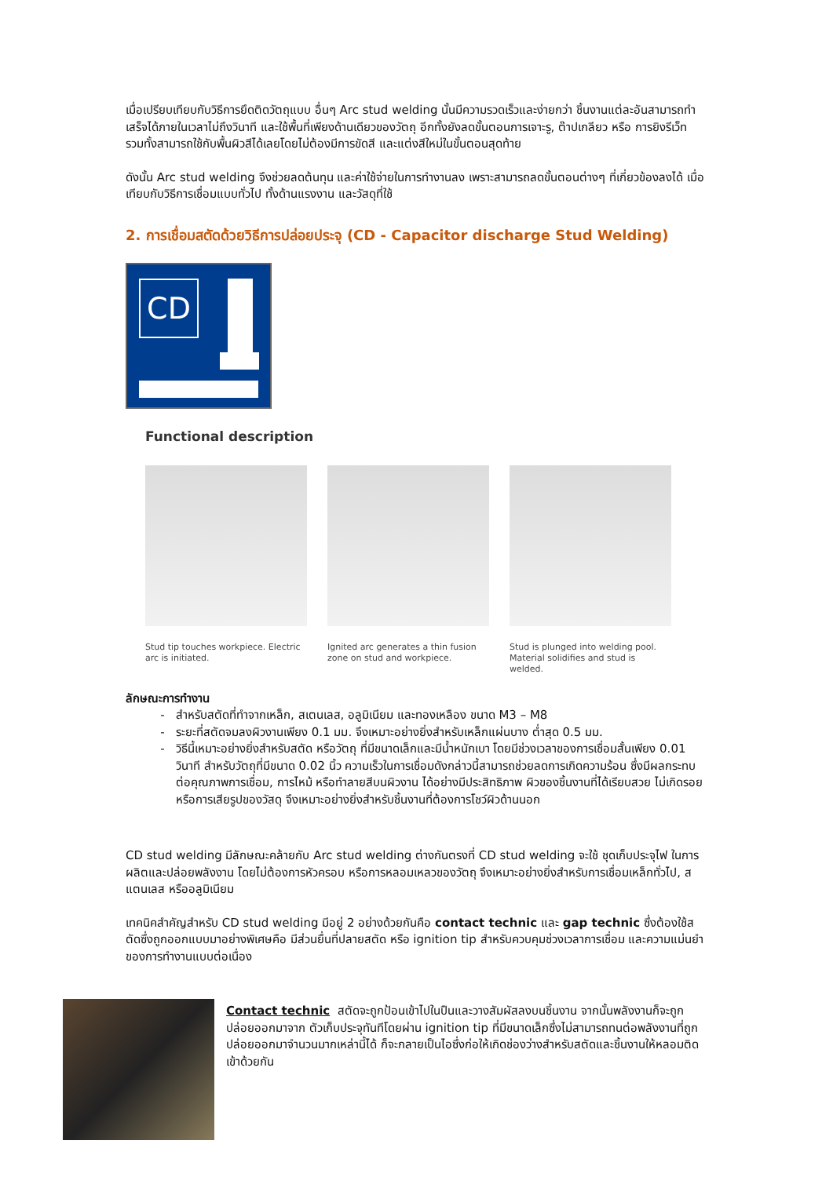เมื่อเปรียบเทียบกับวิธีการยึดติดวัตถุแบบ อื่นๆ Arc stud welding นั้นมีความรวดเร็วและง่ายกว่า ชิ้นงานแต่ละอันสามารถทำเสร็จได้ภายในเวลาไม่ถึงวินาที และใช้พื้นที่เพียงด้านเดียวของวัตถุ อีกทั้งยังลดขั้นตอนการเจาะรู, ต๊าปเกลียว หรือ การยิงรีเว็ท รวมทั้งสามารถใช้กับพื้นผิวสีได้เลยโดยไม่ต้องมีการขัดสี และแต่งสีใหม่ในขั้นตอนสุดท้าย
ดังนั้น Arc stud welding จึงช่วยลดต้นทุน และค่าใช้จ่ายในการทำงานลง เพราะสามารถลดขั้นตอนต่างๆ ที่เกี่ยวข้องลงได้ เมื่อเทียบกับวิธีการเชื่อมแบบทั่วไป ทั้งด้านแรงงาน และวัสดุที่ใช้
2. การเชื่อมสตัดด้วยวิธีการปล่อยประจุ (CD - Capacitor discharge Stud Welding)
CD
Functional description
Stud tip touches workpiece. Electric arc is initiated.
Ignited arc generates a thin fusion zone on stud and workpiece.
Stud is plunged into welding pool. Material solidifies and stud is welded.
ลักษณะการทำงาน
สำหรับสตัดที่ทำจากเหล็ก, สเตนเลส, อลูมิเนียม และทองเหลือง ขนาด M3 – M8
ระยะที่สตัดจมลงผิวงานเพียง 0.1 มม. จึงเหมาะอย่างยิ่งสำหรับเหล็กแผ่นบาง ต่ำสุด 0.5 มม.
วิธีนี้เหมาะอย่างยิ่งสำหรับสตัด หรือวัตถุ ที่มีขนาดเล็กและมีน้ำหนักเบา โดยมีช่วงเวลาของการเชื่อมสั้นเพียง 0.01 วินาที สำหรับวัตถุที่มีขนาด 0.02 นิ้ว ความเร็วในการเชื่อมดังกล่าวนี้สามารถช่วยลดการเกิดความร้อน ซึ่งมีผลกระทบต่อคุณภาพการเชื่อม, การไหม้ หรือทำลายสีบนผิวงาน ได้อย่างมีประสิทธิภาพ ผิวของชิ้นงานที่ได้เรียบสวย ไม่เกิดรอย หรือการเสียรูปของวัสดุ จึงเหมาะอย่างยิ่งสำหรับชิ้นงานที่ต้องการโชว์ผิวด้านนอก
CD stud welding มีลักษณะคล้ายกับ Arc stud welding ต่างกันตรงที่ CD stud welding จะใช้ ชุดเก็บประจุไฟ ในการผลิตและปล่อยพลังงาน โดยไม่ต้องการหัวครอบ หรือการหลอมเหลวของวัตถุ จึงเหมาะอย่างยิ่งสำหรับการเชื่อมเหล็กทั่วไป, สแตนเลส หรืออลูมิเนียม
เทคนิคสำคัญสำหรับ CD stud welding มีอยู่ 2 อย่างด้วยกันคือ contact technic และ gap technic ซึ่งต้องใช้สตัดซึ่งถูกออกแบบมาอย่างพิเศษคือ มีส่วนยื่นที่ปลายสตัด หรือ ignition tip สำหรับควบคุมช่วงเวลาการเชื่อม และความแม่นยำของการทำงานแบบต่อเนื่อง
Contact technic สตัดจะถูกป้อนเข้าไปในปืนและวางสัมผัสลงบนชิ้นงาน จากนั้นพลังงานก็จะถูกปล่อยออกมาจาก ตัวเก็บประจุทันทีโดยผ่าน ignition tip ที่มีขนาดเล็กซึ่งไม่สามารถทนต่อพลังงานที่ถูกปล่อยออกมาจำนวนมากเหล่านี้ได้ ก็จะกลายเป็นไอซึ่งก่อให้เกิดช่องว่างสำหรับสตัดและชิ้นงานให้หลอมติดเข้าด้วยกัน